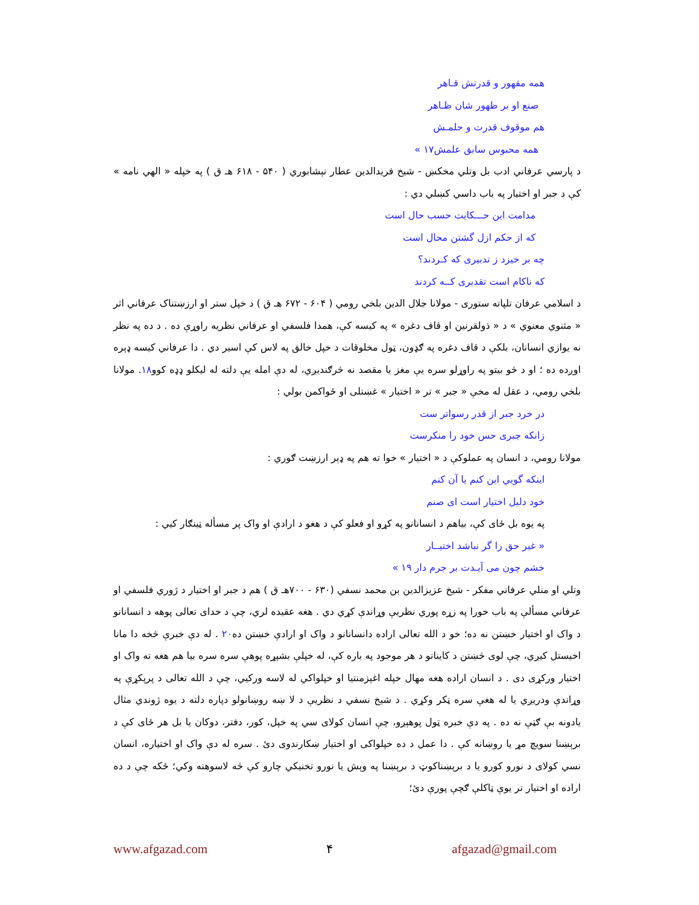همه مقهور و قدرتش قـاهر
صنع او بر ظهور شان ظـاهر
هم موقوف قدرت و حلمـش
همه محبوس سابق علمش۱۷ »
د پارسي عرفاني ادب بل وتلي مخکښ - شيخ فريدالدين عطار نېشابوري ( ۵۴۰ - ۶۱۸ هـ ق ) په خپله « الهي نامه » کې د جبر او اختيار په باب داسي کښلي دي :
مدامت اين حـــکايت حسب حال است
که از حکم ازل گشتن محال است
چه بر خيزد ز تدبيری که کـردند؟
که ناکام است تقديری کــه کردند
د اسلامي عرفان تلپاته ستورى - مولانا جلال الدين بلخي رومي ( ۶۰۴ - ۶۷۲ هـ ق ) د خپل ستر او ارزښتناک عرفاني اثر « مثنوي معنوي » د « ذولقرنين او قاف دغره » په کيسه کې، همدا فلسفي او عرفاني نظريه راوړې ده . د ده په نظر نه يوازي انسانان، بلکې د قاف دغره په ګډون، ټول مخلوقات د خپل خالق په لاس کې اسير دي . دا عرفاني کيسه ډېره اوږده ده ؛ او د څو بيتو په راوړلو سره يې مغز يا مقصد نه څرګنديږي، له دې امله يې دلته له ليکلو ډډه کوو۱۸. مولانا بلخي رومي، د عقل له مخې « جبر » تر « اختيار » غښتلى او ځواکمن بولي :
در خرد جبر از قدر رسواتر ست
زانکه جبری حس خود را منکرست
مولانا رومي، د انسان په عملوکې د « اختيار » خوا ته هم په ډېر ارزښت ګوري :
اينکه گويي اين کنم يا آن کنم
خود دليل اختيار است ای صنم
په يوه بل ځاى کې، بياهم د انسانانو په کړو او فعلو کې د هغو د ارادې او واک پر مسأله ټينګار کيي :
« غير حق را گر نباشد اختيــار
خشم چون می آيـدت بر جرم دار ۱۹ »
وتلي او منلي عرفاني مفکر - شيخ عزيزالدين بن محمد نسفي (۶۳۰ - ۷۰۰هـ ق ) هم د جبر او اختيار د ژوري فلسفي او عرفاني مسألې په باب خورا په زړه پوري نظريې وړاندې کړي دي . هغه عقيده لري، چې د خداى تعالى پوهه د انسانانو د واک او اختيار خښتن نه ده؛ خو د الله تعالى اراده دانسانانو د واک او ارادې خښتن ده۲۰ . له دې خبرې څخه دا مانا اخيستل کيږي، چې لوى څښتن د کايناتو د هر موجود په باره کې، له خپلې بشپړه پوهې سره سره بيا هم هغه ته واک او اختيار ورکړى دى . د انسان اراده هغه مهال خپله اغېزمنتيا او خپلواکي له لاسه ورکيي، چې د الله تعالى د پرېکړې په وړاندې ودريږي يا له هغې سره ټکر وکړي . د شيخ نسفي د نظريې د لا ښه روښانولو دپاره دلته د يوه ژوندي مثال يادونه بې ګټې نه ده . په دې خبره ټول پوهېږو، چې انسان کولاى سي په خپل، کور، دفتر، دوکان يا بل هر ځاى کې د برېښنا سويچ مړ يا روښانه کې . دا عمل د ده خپلواکى او اختيار ښکارندوى دئ . سره له دې واک او اختياره، انسان نسي کولاى د نورو کورو يا د برېښناکوټ د برېښنا په وېش يا نورو تخنيکي چارو کې څه لاسوهنه وکي؛ ځکه چې د ده اراده او اختيار تر يوې ټاکلې ګچې پورې دئ؛
www.afgazad.com ۴ afgazad@gmail.com